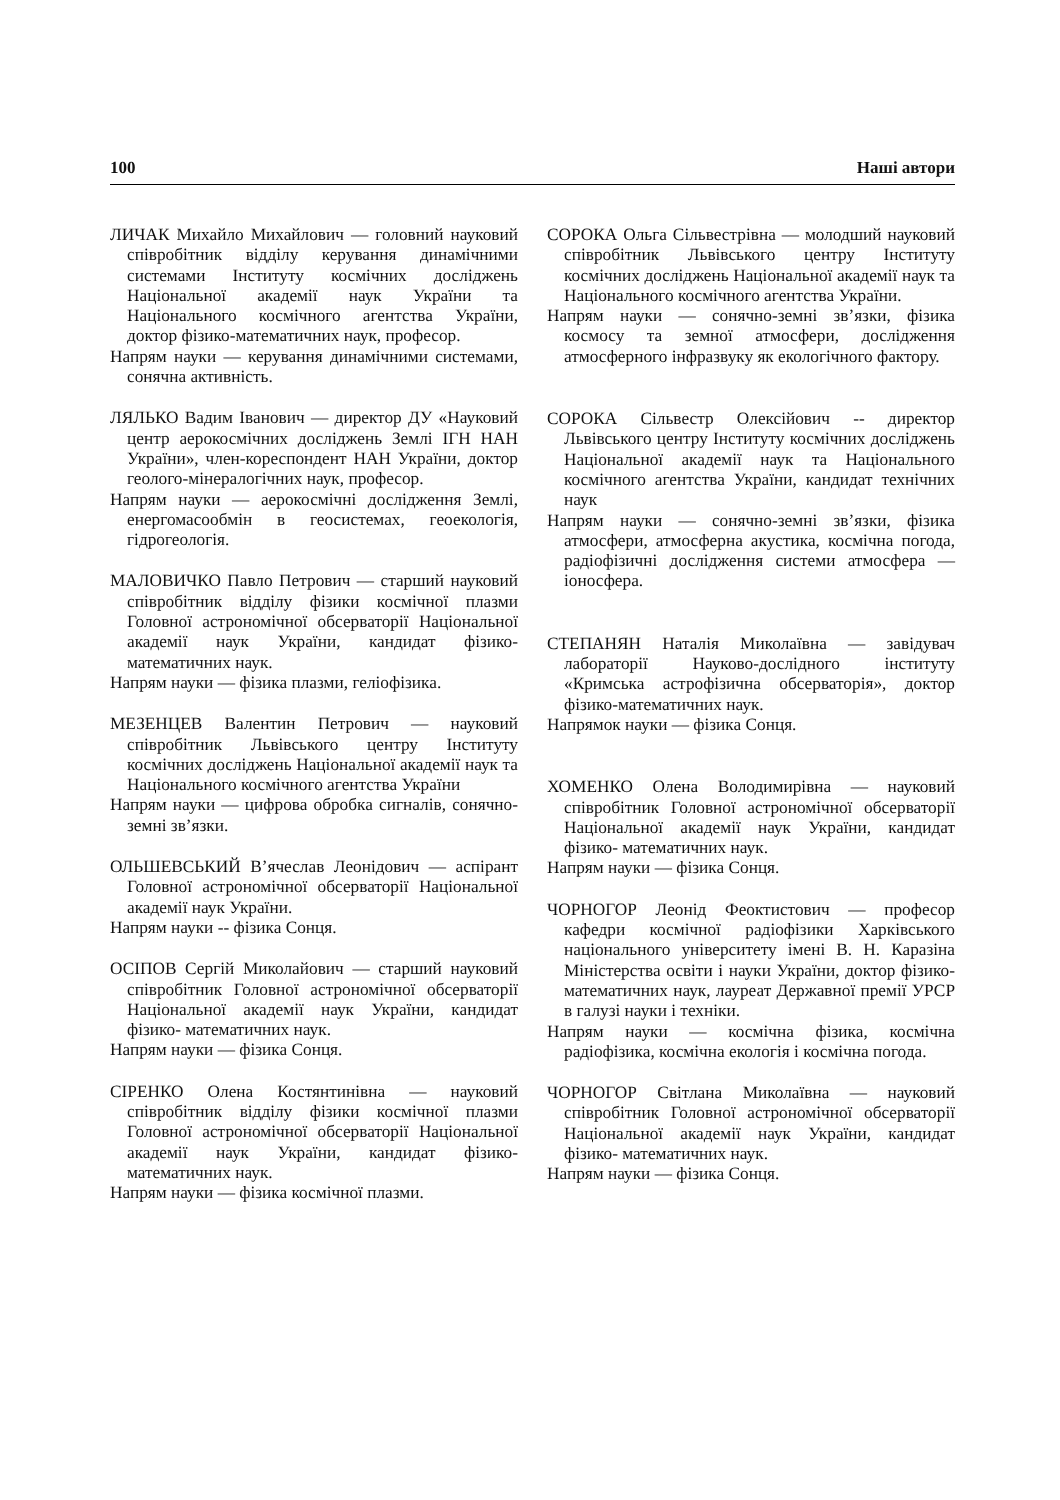100 Наші автори
ЛИЧАК Михайло Михайлович — головний науковий співробітник відділу керування динамічними системами Інституту космічних досліджень Національної академії наук України та Національного космічного агентства України, доктор фізико-математичних наук, професор.
Напрям науки — керування динамічними системами, сонячна активність.
ЛЯЛЬКО Вадим Іванович — директор ДУ «Науковий центр аерокосмічних досліджень Землі ІГН НАН України», член-кореспондент НАН України, доктор геолого-мінералогічних наук, професор.
Напрям науки — аерокосмічні дослідження Землі, енергомасообмін в геосистемах, геоекологія, гідрогеологія.
МАЛОВИЧКО Павло Петрович — старший науковий співробітник відділу фізики космічної плазми Головної астрономічної обсерваторії Національної академії наук України, кандидат фізико-математичних наук.
Напрям науки — фізика плазми, геліофізика.
МЕЗЕНЦЕВ Валентин Петрович — науковий співробітник Львівського центру Інституту космічних досліджень Національної академії наук та Національного космічного агентства України
Напрям науки — цифрова обробка сигналів, сонячно-земні зв’язки.
ОЛЬШЕВСЬКИЙ В’ячеслав Леонідович — аспірант Головної астрономічної обсерваторії Національної академії наук України.
Напрям науки -- фізика Сонця.
ОСІПОВ Сергій Миколайович — старший науковий співробітник Головної астрономічної обсерваторії Національної академії наук України, кандидат фізико- математичних наук.
Напрям науки — фізика Сонця.
СІРЕНКО Олена Костянтинівна — науковий співробітник відділу фізики космічної плазми Головної астрономічної обсерваторії Національної академії наук України, кандидат фізико-математичних наук.
Напрям науки — фізика космічної плазми.
СОРОКА Ольга Сільвестрівна — молодший науковий співробітник Львівського центру Інституту космічних досліджень Національної академії наук та Національного космічного агентства України.
Напрям науки — сонячно-земні зв’язки, фізика космосу та земної атмосфери, дослідження атмосферного інфразвуку як екологічного фактору.
СОРОКА Сільвестр Олексійович -- директор Львівського центру Інституту космічних досліджень Національної академії наук та Національного космічного агентства України, кандидат технічних наук
Напрям науки — сонячно-земні зв’язки, фізика атмосфери, атмосферна акустика, космічна погода, радіофізичні дослідження системи атмосфера — іоносфера.
СТЕПАНЯН Наталія Миколаївна — завідувач лабораторії Науково-дослідного інституту «Кримська астрофізична обсерваторія», доктор фізико-математичних наук.
Напрямок науки — фізика Сонця.
ХОМЕНКО Олена Володимирівна — науковий співробітник Головної астрономічної обсерваторії Національної академії наук України, кандидат фізико- математичних наук.
Напрям науки — фізика Сонця.
ЧОРНОГОР Леонід Феоктистович — професор кафедри космічної радіофізики Харківського національного університету імені В. Н. Каразіна Міністерства освіти і науки України, доктор фізико-математичних наук, лауреат Державної премії УРСР в галузі науки і техніки.
Напрям науки — космічна фізика, космічна радіофізика, космічна екологія і космічна погода.
ЧОРНОГОР Світлана Миколаївна — науковий співробітник Головної астрономічної обсерваторії Національної академії наук України, кандидат фізико- математичних наук.
Напрям науки — фізика Сонця.